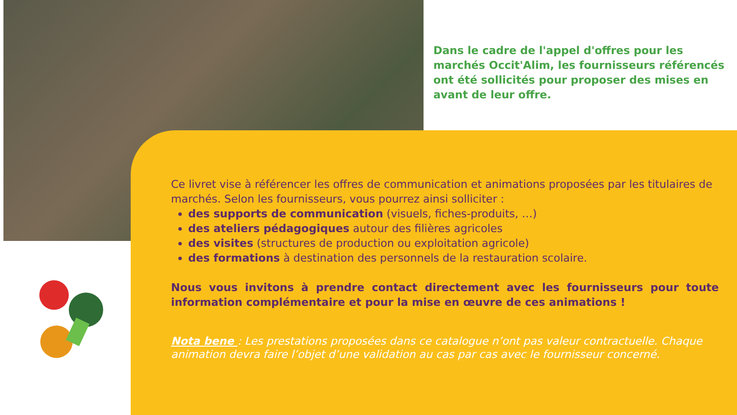Dans le cadre de l'appel d'offres pour les marchés Occit'Alim, les fournisseurs référencés ont été sollicités pour proposer des mises en avant de leur offre.
Ce livret vise à référencer les offres de communication et animations proposées par les titulaires de marchés. Selon les fournisseurs, vous pourrez ainsi solliciter :
des supports de communication (visuels, fiches-produits, …)
des ateliers pédagogiques autour des filières agricoles
des visites (structures de production ou exploitation agricole)
des formations à destination des personnels de la restauration scolaire.
Nous vous invitons à prendre contact directement avec les fournisseurs pour toute information complémentaire et pour la mise en œuvre de ces animations !
Nota bene : Les prestations proposées dans ce catalogue n’ont pas valeur contractuelle. Chaque animation devra faire l’objet d’une validation au cas par cas avec le fournisseur concerné.